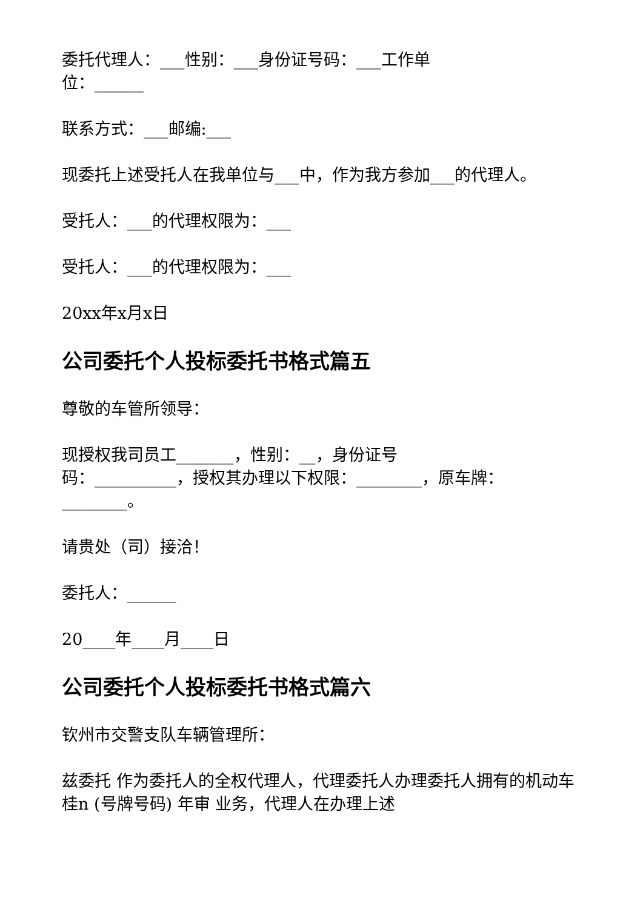委托代理人：___性别：___身份证号码：___工作单
位：______
联系方式：___邮编:___
现委托上述受托人在我单位与___中，作为我方参加___的代理人。
受托人：___的代理权限为：___
受托人：___的代理权限为：___
20xx年x月x日
公司委托个人投标委托书格式篇五
尊敬的车管所领导：
现授权我司员工_______，性别：__，身份证号
码：__________，授权其办理以下权限：________，原车牌：________。
请贵处（司）接洽！
委托人：______
20____年____月____日
公司委托个人投标委托书格式篇六
钦州市交警支队车辆管理所：
兹委托 作为委托人的全权代理人，代理委托人办理委托人拥有的机动车 桂n (号牌号码) 年审 业务，代理人在办理上述